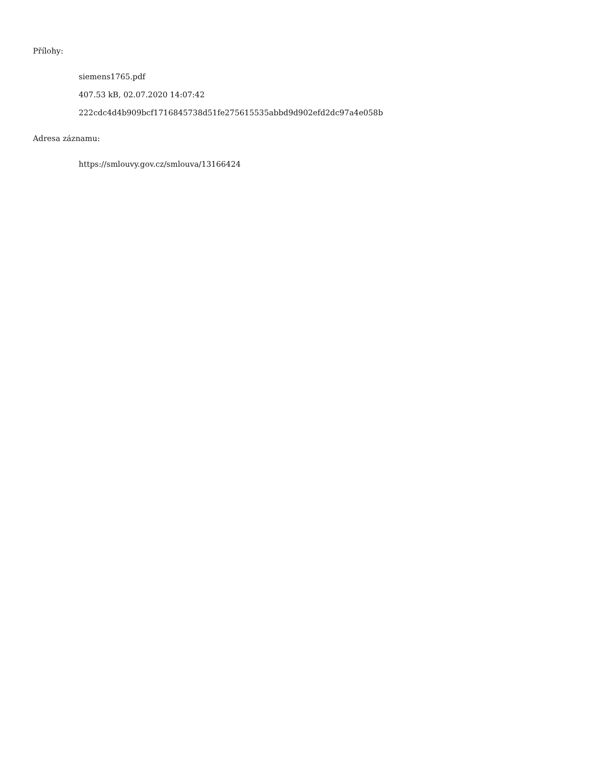Přílohy:
siemens1765.pdf
407.53 kB, 02.07.2020 14:07:42
222cdc4d4b909bcf1716845738d51fe275615535abbd9d902efd2dc97a4e058b
Adresa záznamu:
https://smlouvy.gov.cz/smlouva/13166424